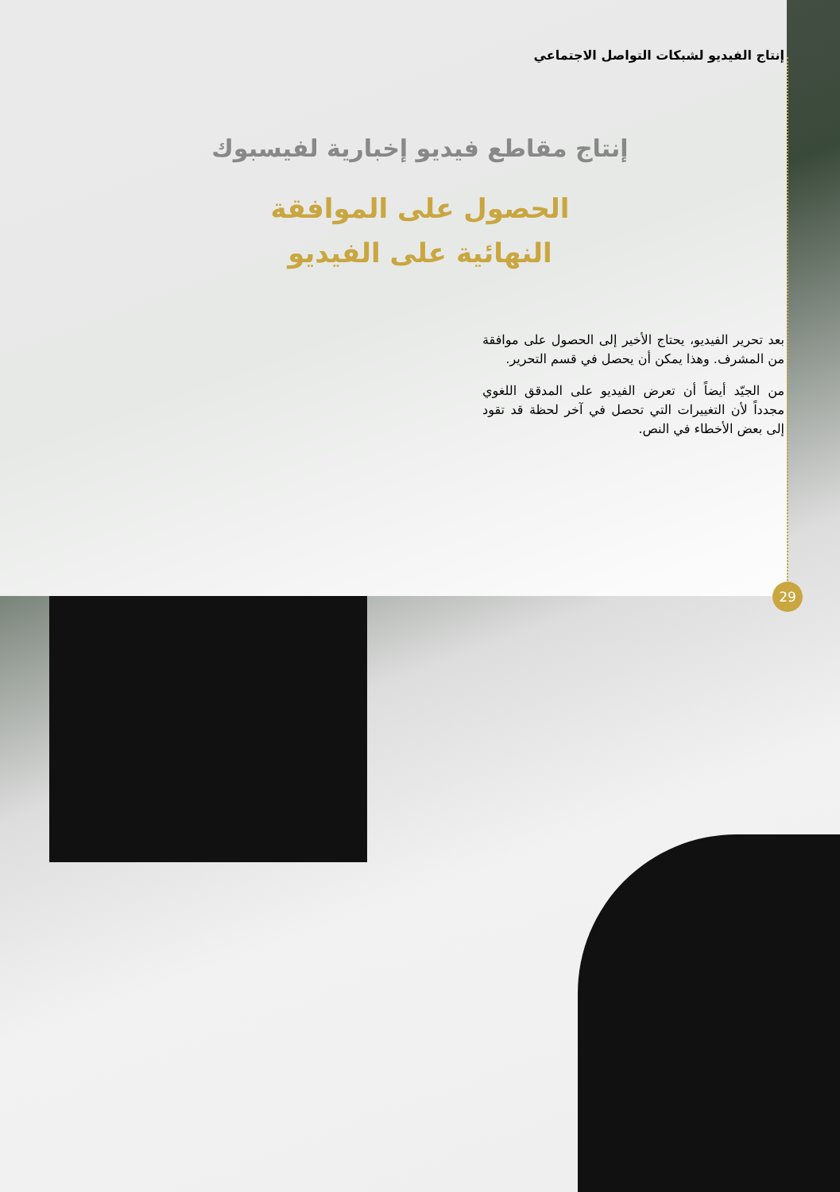إنتاج الفيديو لشبكات التواصل الاجتماعي
إنتاج مقاطع فيديو إخبارية لفيسبوك
الحصول على الموافقة
النهائية على الفيديو
بعد تحرير الفيديو، يحتاج الأخير إلى الحصول على موافقة من المشرف. وهذا يمكن أن يحصل في قسم التحرير.
من الجيّد أيضاً أن تعرض الفيديو على المدقق اللغوي مجدداً لأن التغييرات التي تحصل في آخر لحظة قد تقود إلى بعض الأخطاء في النص.
29